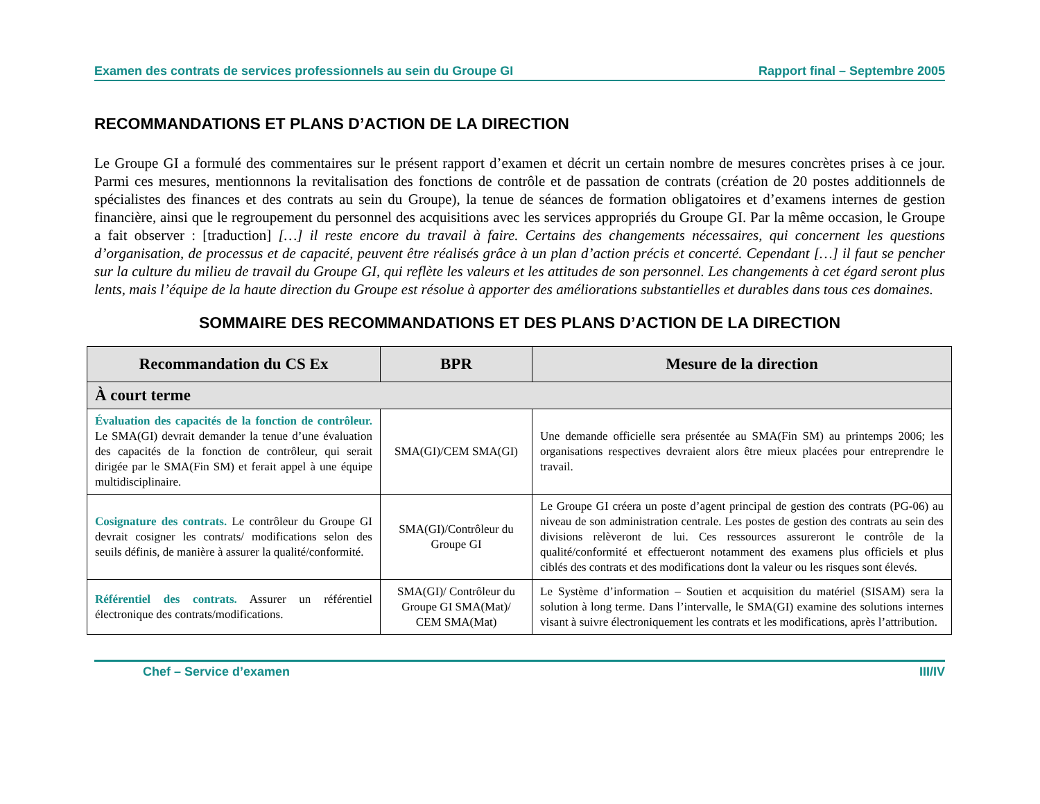Examen des contrats de services professionnels au sein du Groupe GI Rapport final – Septembre 2005
RECOMMANDATIONS ET PLANS D’ACTION DE LA DIRECTION
Le Groupe GI a formulé des commentaires sur le présent rapport d’examen et décrit un certain nombre de mesures concrètes prises à ce jour. Parmi ces mesures, mentionnons la revitalisation des fonctions de contrôle et de passation de contrats (création de 20 postes additionnels de spécialistes des finances et des contrats au sein du Groupe), la tenue de séances de formation obligatoires et d’examens internes de gestion financière, ainsi que le regroupement du personnel des acquisitions avec les services appropriés du Groupe GI. Par la même occasion, le Groupe a fait observer : [traduction] […] il reste encore du travail à faire. Certains des changements nécessaires, qui concernent les questions d’organisation, de processus et de capacité, peuvent être réalisés grâce à un plan d’action précis et concerté. Cependant […] il faut se pencher sur la culture du milieu de travail du Groupe GI, qui reflète les valeurs et les attitudes de son personnel. Les changements à cet égard seront plus lents, mais l’équipe de la haute direction du Groupe est résolue à apporter des améliorations substantielles et durables dans tous ces domaines.
SOMMAIRE DES RECOMMANDATIONS ET DES PLANS D’ACTION DE LA DIRECTION
| Recommandation du CS Ex | BPR | Mesure de la direction |
| --- | --- | --- |
| À court terme | | |
| Évaluation des capacités de la fonction de contrôleur. Le SMA(GI) devrait demander la tenue d’une évaluation des capacités de la fonction de contrôleur, qui serait dirigée par le SMA(Fin SM) et ferait appel à une équipe multidisciplinaire. | SMA(GI)/CEM SMA(GI) | Une demande officielle sera présentée au SMA(Fin SM) au printemps 2006; les organisations respectives devraient alors être mieux placées pour entreprendre le travail. |
| Cosignature des contrats. Le contrôleur du Groupe GI devrait cosigner les contrats/ modifications selon des seuils définis, de manière à assurer la qualité/conformité. | SMA(GI)/Contrôleur du Groupe GI | Le Groupe GI créera un poste d’agent principal de gestion des contrats (PG-06) au niveau de son administration centrale. Les postes de gestion des contrats au sein des divisions relèveront de lui. Ces ressources assureront le contrôle de la qualité/conformité et effectueront notamment des examens plus officiels et plus ciblés des contrats et des modifications dont la valeur ou les risques sont élevés. |
| Référentiel des contrats. Assurer un référentiel électronique des contrats/modifications. | SMA(GI)/ Contrôleur du Groupe GI SMA(Mat)/ CEM SMA(Mat) | Le Système d’information – Soutien et acquisition du matériel (SISAM) sera la solution à long terme. Dans l’intervalle, le SMA(GI) examine des solutions internes visant à suivre électroniquement les contrats et les modifications, après l’attribution. |
Chef – Service d’examen III/IV